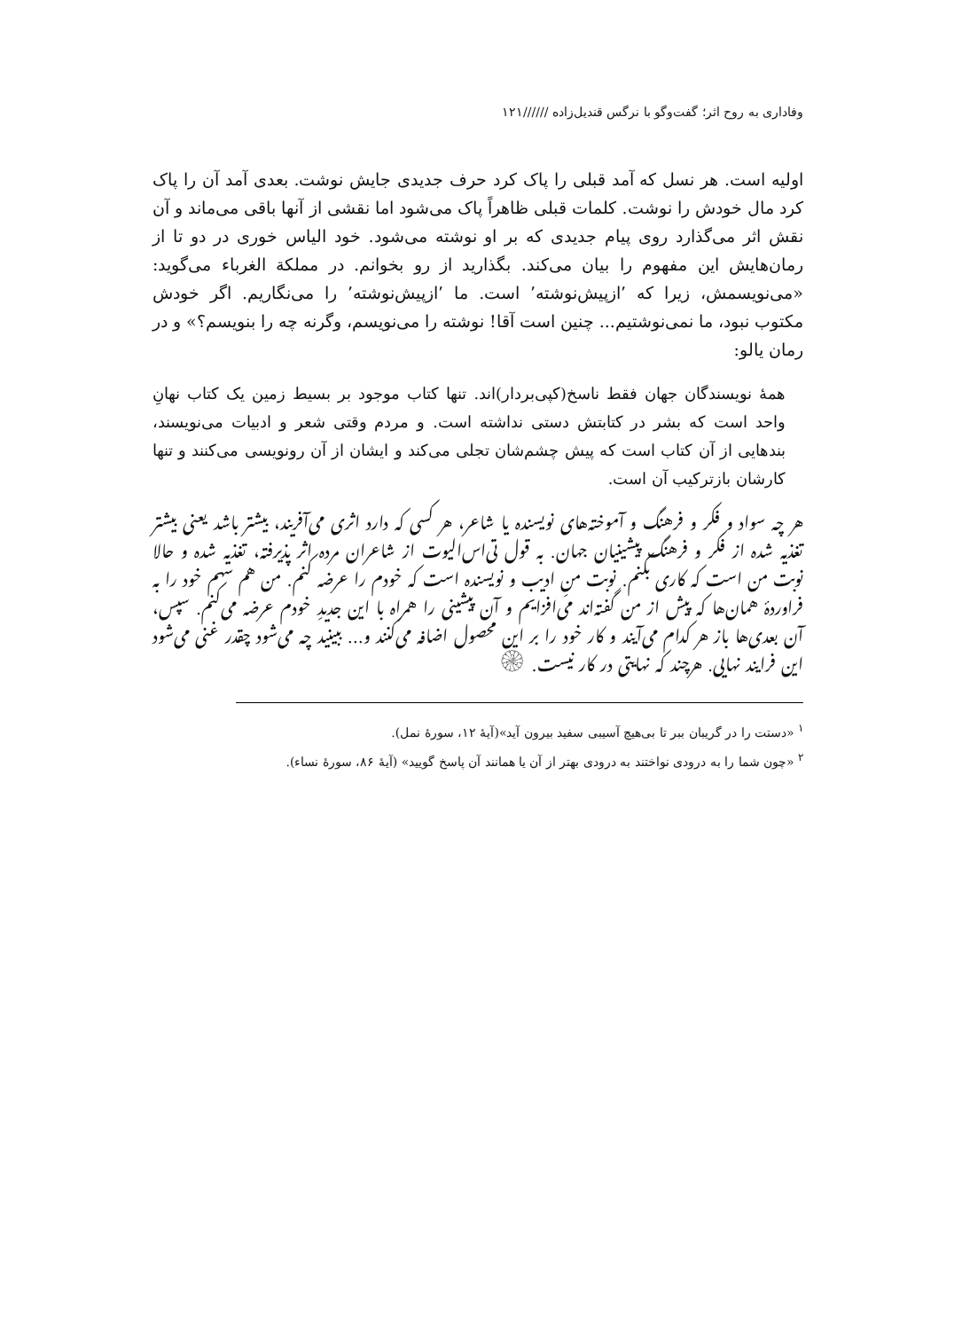وفاداری به روح اثر؛ گفت‌وگو با نرگس قندیل‌زاده //////۱۲۱
اولیه است. هر نسل که آمد قبلی را پاک کرد حرف جدیدی جایش نوشت. بعدی آمد آن را پاک کرد مال خودش را نوشت. کلمات قبلی ظاهراً پاک می‌شود اما نقشی از آنها باقی می‌ماند و آن نقش اثر می‌گذارد روی پیام جدیدی که بر او نوشته می‌شود. خود الیاس خوری در دو تا از رمان‌هایش این مفهوم را بیان می‌کند. بگذارید از رو بخوانم. در مملکة الغرباء می‌گوید: «می‌نویسمش، زیرا که ٬ازپیش‌نوشته٬ است. ما ٬ازپیش‌نوشته٬ را می‌نگاریم. اگر خودش مکتوب نبود، ما نمی‌نوشتیم... چنین است آقا! نوشته را می‌نویسم، وگرنه چه را بنویسم؟» و در رمان یالو:
همهٔ نویسندگان جهان فقط ناسخ(کپی‌بردار)اند. تنها کتاب موجود بر بسیط زمین یک کتاب نهانِ واحد است که بشر در کتابتش دستی نداشته است. و مردم وقتی شعر و ادبیات می‌نویسند، بندهایی از آن کتاب است که پیش چشم‌شان تجلی می‌کند و ایشان از آن رونویسی می‌کنند و تنها کارشان بازترکیب آن است.
هر چه سواد و فکر و فرهنگ و آموخته‌های نویسنده یا شاعر، هر کسی که دارد اثری می‌آفریند، بیشتر باشد یعنی بیشتر تغذیه شده از فکر و فرهنگ پیشینیان جهان. به قول تی‌اس‌الیوت از شاعران مرده اثر پذیرفته، تغذیه شده و حالا نوبت من است که کاری بکنم. نوبت منِ ادیب و نویسنده است که خودم را عرضه کنم. من هم سهم خود را به فراوردهٔ همان‌ها که پیش از من گفته‌اند می‌افزایم و آن پیشینی را همراه با این جدیدِ خودم عرضه می‌کنم. سپس، آن بعدی‌ها باز هر کدام می‌آیند و کار خود را بر این محصول اضافه می‌کنند و... ببینید چه می‌شود چقدر غنی می‌شود این فرایند نهایی. هرچند که نهایتی در کار نیست. ۞
<sup>۱</sup> «دستت را در گریبان ببر تا بی‌هیچ آسیبی سفید بیرون آید»(آیهٔ ۱۲، سورهٔ نمل).
<sup>۲</sup> «چون شما را به درودی نواختند به درودی بهتر از آن یا همانند آن پاسخ گویید» (آیهٔ ۸۶، سورهٔ نساء).